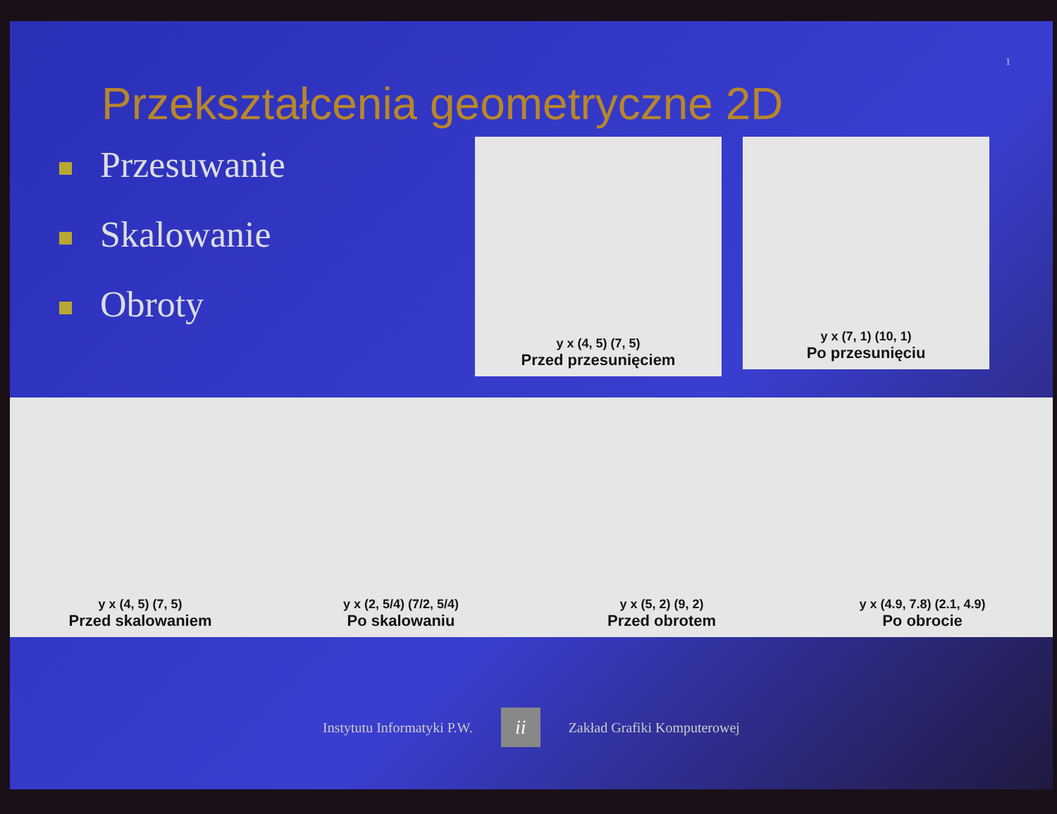1
Przekształcenia geometryczne 2D
Przesuwanie
Skalowanie
Obroty
y x (4, 5) (7, 5)
Przed przesunięciem
y x (7, 1) (10, 1)
Po przesunięciu
y x (4, 5) (7, 5)
Przed skalowaniem
y x (2, 5/4) (7/2, 5/4)
Po skalowaniu
y x (5, 2) (9, 2)
Przed obrotem
y x (4.9, 7.8) (2.1, 4.9)
Po obrocie
Instytutu Informatyki P.W.
ii
Zakład Grafiki Komputerowej